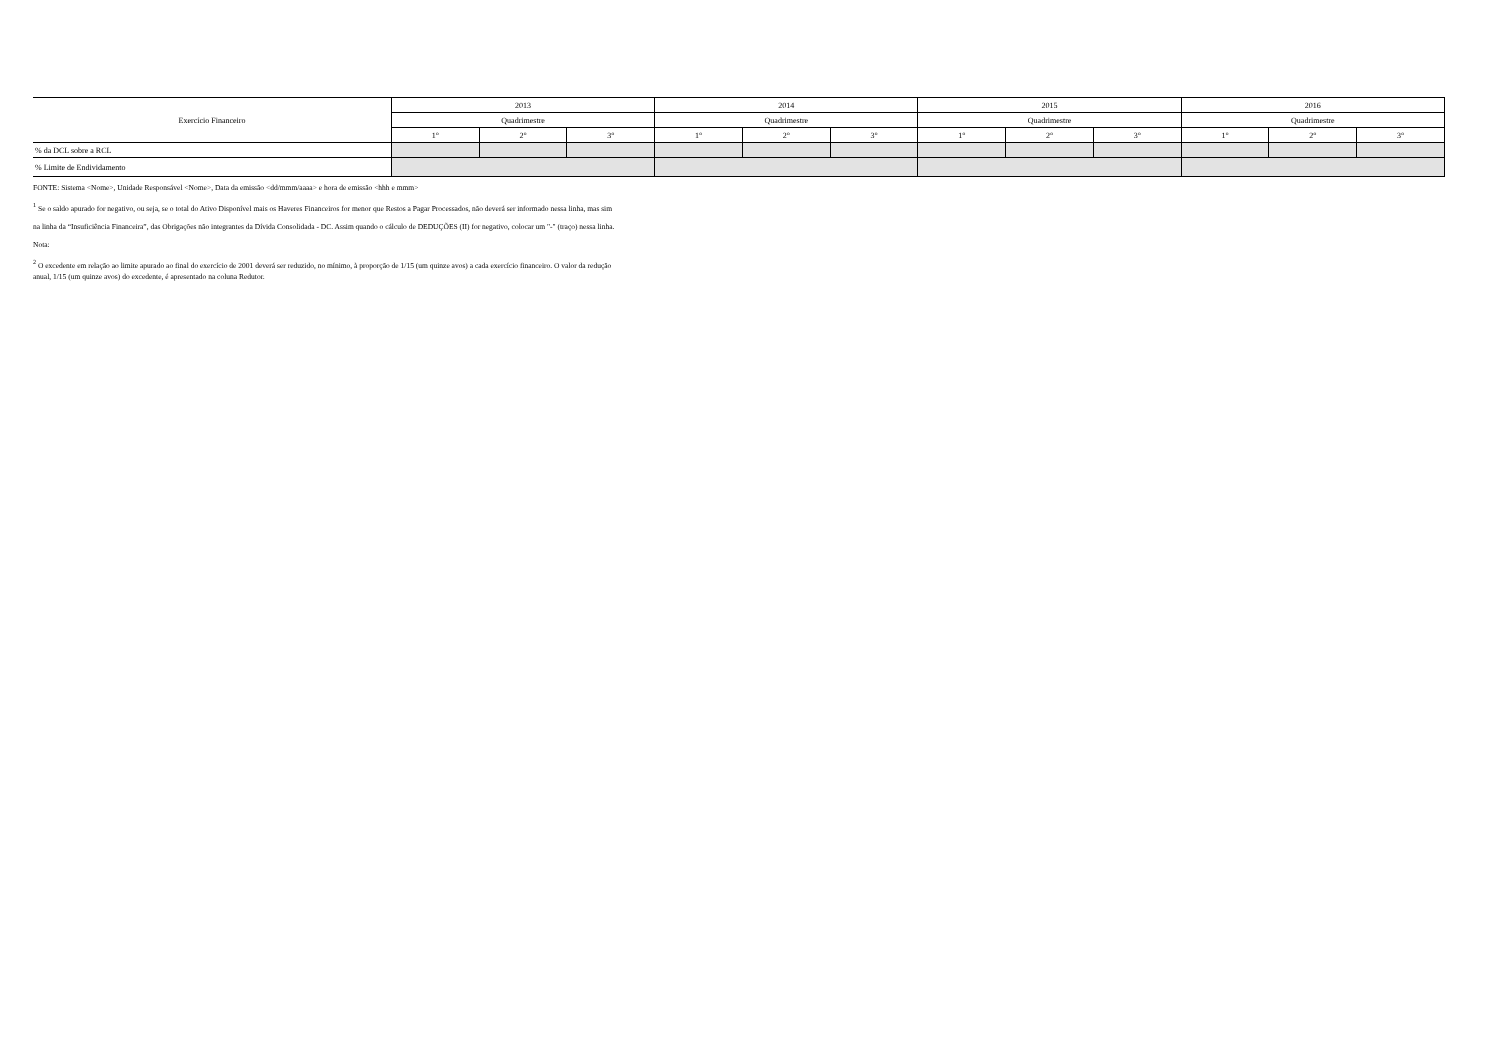| Exercício Financeiro | 2013 | | | 2014 | | | 2015 | | | 2016 | | |
| --- | --- | --- | --- | --- | --- | --- | --- | --- | --- | --- | --- | --- |
| | Quadrimestre | | | Quadrimestre | | | Quadrimestre | | | Quadrimestre | | |
| | 1° | 2° | 3° | 1° | 2° | 3° | 1° | 2° | 3° | 1° | 2° | 3° |
| % da DCL sobre a RCL | | | | | | | | | | | | |
| % Limite de Endividamento | | | | | | | | | | | | |
FONTE: Sistema <Nome>, Unidade Responsável <Nome>, Data da emissão <dd/mmm/aaaa> e hora de emissão <hhh e mmm>
<sup>1</sup> Se o saldo apurado for negativo, ou seja, se o total do Ativo Disponível mais os Haveres Financeiros for menor que Restos a Pagar Processados, não deverá ser informado nessa linha, mas sim
na linha da “Insuficiência Financeira”, das Obrigações não integrantes da Dívida Consolidada - DC. Assim quando o cálculo de DEDUÇÕES (II) for negativo, colocar um "-" (traço) nessa linha.
Nota:
<sup>2</sup> O excedente em relação ao limite apurado ao final do exercício de 2001 deverá ser reduzido, no mínimo, à proporção de 1/15 (um quinze avos) a cada exercício financeiro. O valor da redução
anual, 1/15 (um quinze avos) do excedente, é apresentado na coluna Redutor.